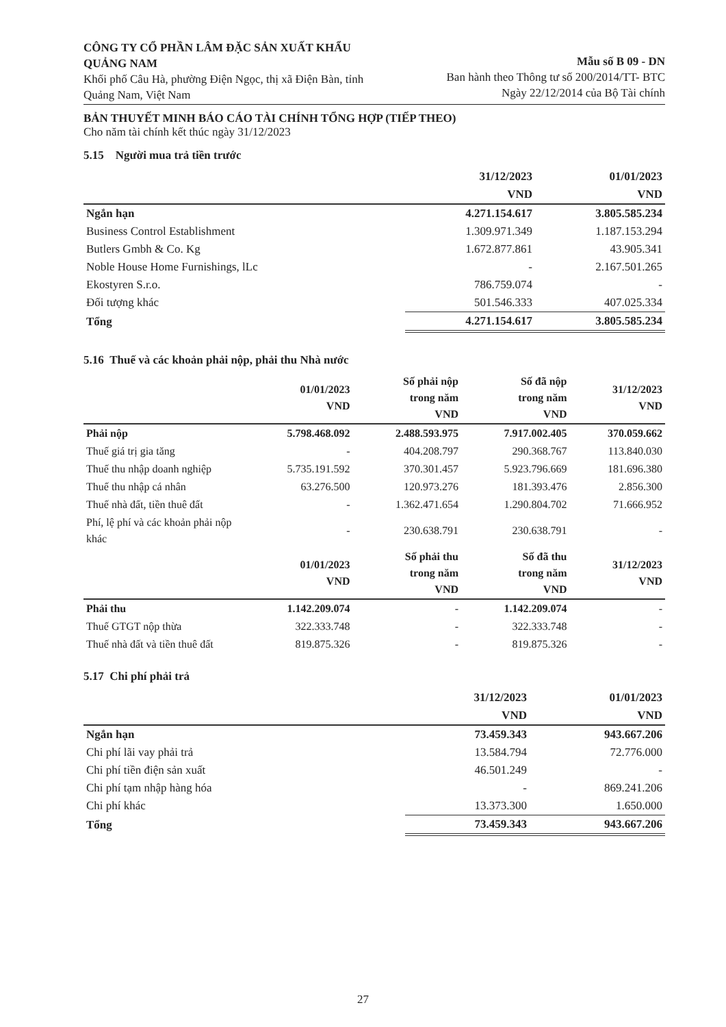CÔNG TY CỔ PHẦN LÂM ĐẶC SẢN XUẤT KHẨU QUẢNG NAM
Khối phố Câu Hà, phường Điện Ngọc, thị xã Điện Bàn, tỉnh Quảng Nam, Việt Nam
Mẫu số B 09 - DN
Ban hành theo Thông tư số 200/2014/TT- BTC
Ngày 22/12/2014 của Bộ Tài chính
BẢN THUYẾT MINH BÁO CÁO TÀI CHÍNH TỔNG HỢP (TIẾP THEO)
Cho năm tài chính kết thúc ngày 31/12/2023
5.15 Người mua trả tiền trước
| | 31/12/2023 | 01/01/2023 |
| --- | --- | --- |
| | VND | VND |
| Ngắn hạn | 4.271.154.617 | 3.805.585.234 |
| Business Control Establishment | 1.309.971.349 | 1.187.153.294 |
| Butlers Gmbh & Co. Kg | 1.672.877.861 | 43.905.341 |
| Noble House Home Furnishings, lLc | - | 2.167.501.265 |
| Ekostyren S.r.o. | 786.759.074 | - |
| Đối tượng khác | 501.546.333 | 407.025.334 |
| Tổng | 4.271.154.617 | 3.805.585.234 |
5.16 Thuế và các khoản phải nộp, phải thu Nhà nước
| | 01/01/2023 VND | Số phải nộp trong năm VND | Số đã nộp trong năm VND | 31/12/2023 VND |
| --- | --- | --- | --- | --- |
| Phải nộp | 5.798.468.092 | 2.488.593.975 | 7.917.002.405 | 370.059.662 |
| Thuế giá trị gia tăng | - | 404.208.797 | 290.368.767 | 113.840.030 |
| Thuế thu nhập doanh nghiệp | 5.735.191.592 | 370.301.457 | 5.923.796.669 | 181.696.380 |
| Thuế thu nhập cá nhân | 63.276.500 | 120.973.276 | 181.393.476 | 2.856.300 |
| Thuế nhà đất, tiền thuê đất | - | 1.362.471.654 | 1.290.804.702 | 71.666.952 |
| Phí, lệ phí và các khoản phải nộp khác | - | 230.638.791 | 230.638.791 | - |
| | 01/01/2023 VND | Số phải thu trong năm VND | Số đã thu trong năm VND | 31/12/2023 VND |
| Phải thu | 1.142.209.074 | - | 1.142.209.074 | - |
| Thuế GTGT nộp thừa | 322.333.748 | - | 322.333.748 | - |
| Thuế nhà đất và tiền thuê đất | 819.875.326 | - | 819.875.326 | - |
5.17 Chi phí phải trả
| | 31/12/2023 | 01/01/2023 |
| --- | --- | --- |
| | VND | VND |
| Ngắn hạn | 73.459.343 | 943.667.206 |
| Chi phí lãi vay phải trả | 13.584.794 | 72.776.000 |
| Chi phí tiền điện sản xuất | 46.501.249 | - |
| Chi phí tạm nhập hàng hóa | - | 869.241.206 |
| Chi phí khác | 13.373.300 | 1.650.000 |
| Tổng | 73.459.343 | 943.667.206 |
27